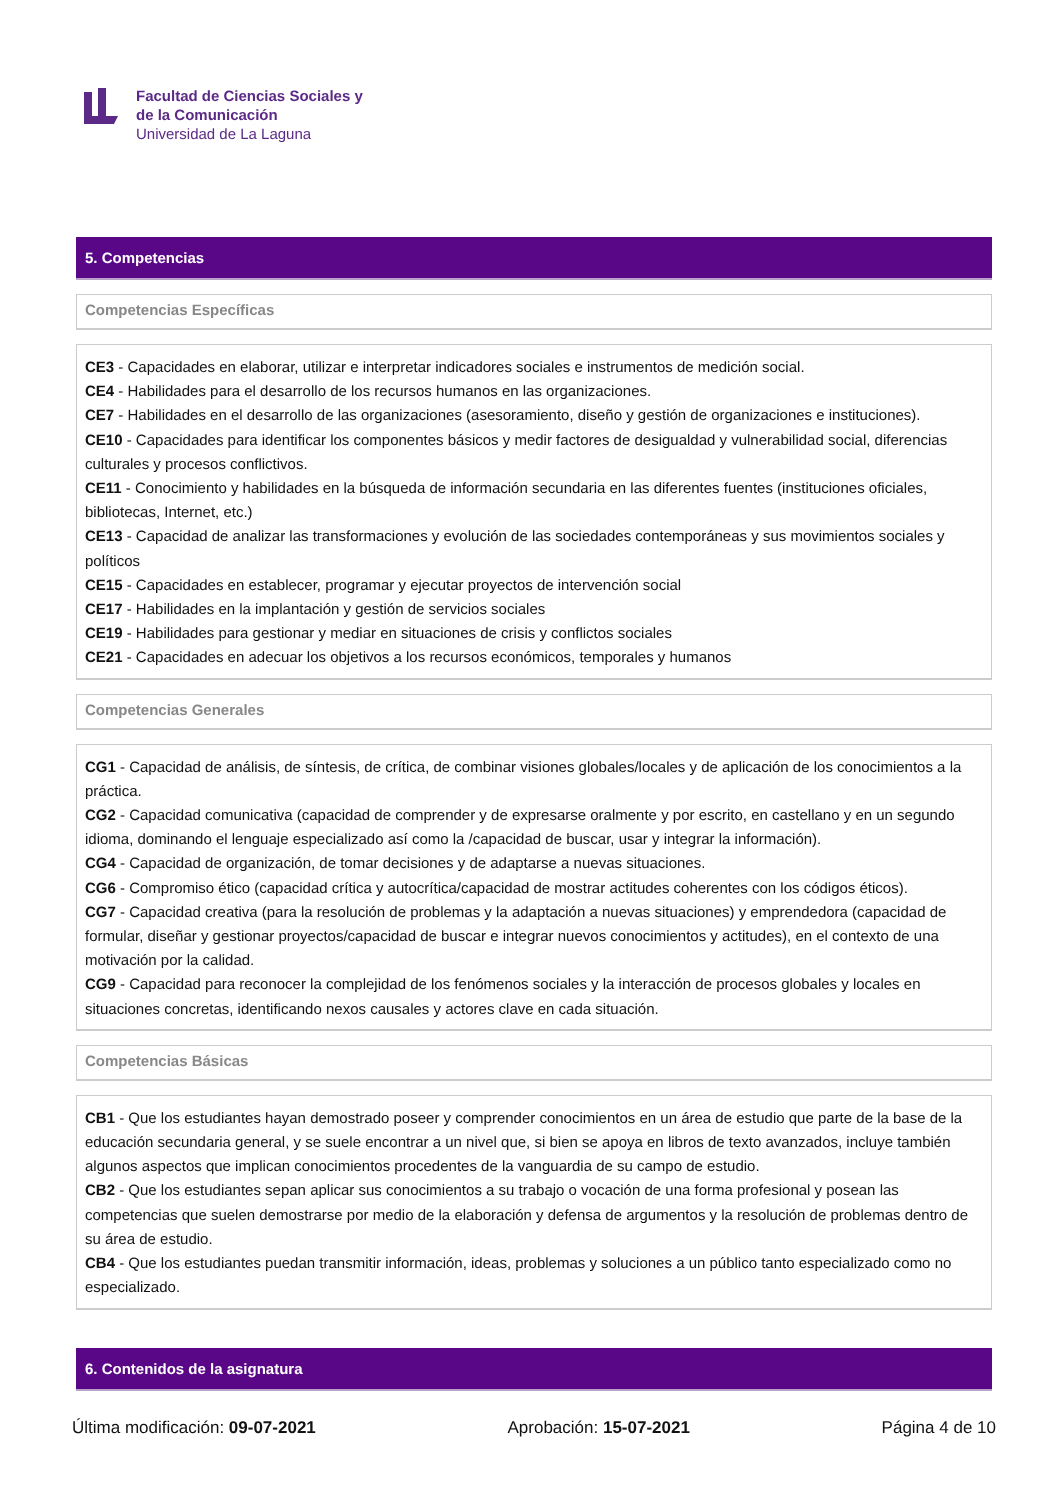Facultad de Ciencias Sociales y
de la Comunicación
Universidad de La Laguna
5. Competencias
Competencias Específicas
CE3 - Capacidades en elaborar, utilizar e interpretar indicadores sociales e instrumentos de medición social.
CE4 - Habilidades para el desarrollo de los recursos humanos en las organizaciones.
CE7 - Habilidades en el desarrollo de las organizaciones (asesoramiento, diseño y gestión de organizaciones e instituciones).
CE10 - Capacidades para identificar los componentes básicos y medir factores de desigualdad y vulnerabilidad social, diferencias culturales y procesos conflictivos.
CE11 - Conocimiento y habilidades en la búsqueda de información secundaria en las diferentes fuentes (instituciones oficiales, bibliotecas, Internet, etc.)
CE13 - Capacidad de analizar las transformaciones y evolución de las sociedades contemporáneas y sus movimientos sociales y políticos
CE15 - Capacidades en establecer, programar y ejecutar proyectos de intervención social
CE17 - Habilidades en la implantación y gestión de servicios sociales
CE19 - Habilidades para gestionar y mediar en situaciones de crisis y conflictos sociales
CE21 - Capacidades en adecuar los objetivos a los recursos económicos, temporales y humanos
Competencias Generales
CG1 - Capacidad de análisis, de síntesis, de crítica, de combinar visiones globales/locales y de aplicación de los conocimientos a la práctica.
CG2 - Capacidad comunicativa (capacidad de comprender y de expresarse oralmente y por escrito, en castellano y en un segundo idioma, dominando el lenguaje especializado así como la /capacidad de buscar, usar y integrar la información).
CG4 - Capacidad de organización, de tomar decisiones y de adaptarse a nuevas situaciones.
CG6 - Compromiso ético (capacidad crítica y autocrítica/capacidad de mostrar actitudes coherentes con los códigos éticos).
CG7 - Capacidad creativa (para la resolución de problemas y la adaptación a nuevas situaciones) y emprendedora (capacidad de formular, diseñar y gestionar proyectos/capacidad de buscar e integrar nuevos conocimientos y actitudes), en el contexto de una motivación por la calidad.
CG9 - Capacidad para reconocer la complejidad de los fenómenos sociales y la interacción de procesos globales y locales en situaciones concretas, identificando nexos causales y actores clave en cada situación.
Competencias Básicas
CB1 - Que los estudiantes hayan demostrado poseer y comprender conocimientos en un área de estudio que parte de la base de la educación secundaria general, y se suele encontrar a un nivel que, si bien se apoya en libros de texto avanzados, incluye también algunos aspectos que implican conocimientos procedentes de la vanguardia de su campo de estudio.
CB2 - Que los estudiantes sepan aplicar sus conocimientos a su trabajo o vocación de una forma profesional y posean las competencias que suelen demostrarse por medio de la elaboración y defensa de argumentos y la resolución de problemas dentro de su área de estudio.
CB4 - Que los estudiantes puedan transmitir información, ideas, problemas y soluciones a un público tanto especializado como no especializado.
6. Contenidos de la asignatura
Última modificación: 09-07-2021
Aprobación: 15-07-2021 Página 4 de 10